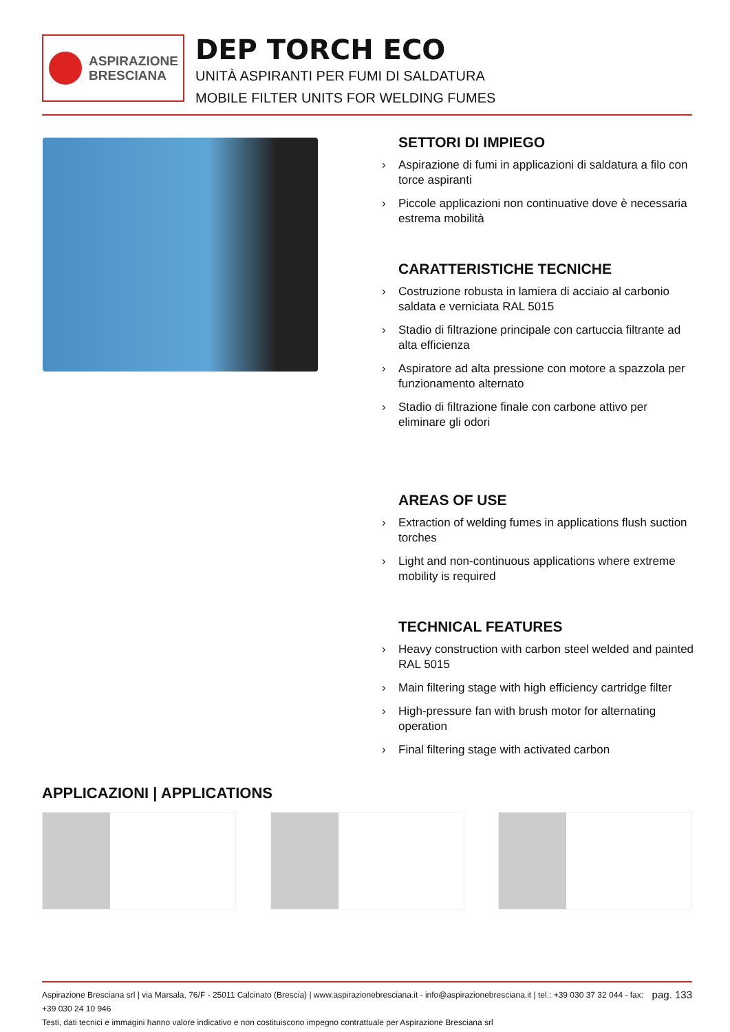ASPIRAZIONE
BRESCIANA
DEP TORCH ECO
UNITÀ ASPIRANTI PER FUMI DI SALDATURA
MOBILE FILTER UNITS FOR WELDING FUMES
SETTORI DI IMPIEGO
› Aspirazione di fumi in applicazioni di saldatura a filo con torce aspiranti
› Piccole applicazioni non continuative dove è necessaria estrema mobilità
CARATTERISTICHE TECNICHE
› Costruzione robusta in lamiera di acciaio al carbonio saldata e verniciata RAL 5015
› Stadio di filtrazione principale con cartuccia filtrante ad alta efficienza
› Aspiratore ad alta pressione con motore a spazzola per funzionamento alternato
› Stadio di filtrazione finale con carbone attivo per eliminare gli odori
AREAS OF USE
› Extraction of welding fumes in applications flush suction torches
› Light and non-continuous applications where extreme mobility is required
TECHNICAL FEATURES
› Heavy construction with carbon steel welded and painted RAL 5015
› Main filtering stage with high efficiency cartridge filter
› High-pressure fan with brush motor for alternating operation
› Final filtering stage with activated carbon
APPLICAZIONI | APPLICATIONS
pag. 133 Aspirazione Bresciana srl | via Marsala, 76/F - 25011 Calcinato (Brescia) | www.aspirazionebresciana.it - info@aspirazionebresciana.it | tel.: +39 030 37 32 044 - fax: +39 030 24 10 946
Testi, dati tecnici e immagini hanno valore indicativo e non costituiscono impegno contrattuale per Aspirazione Bresciana srl